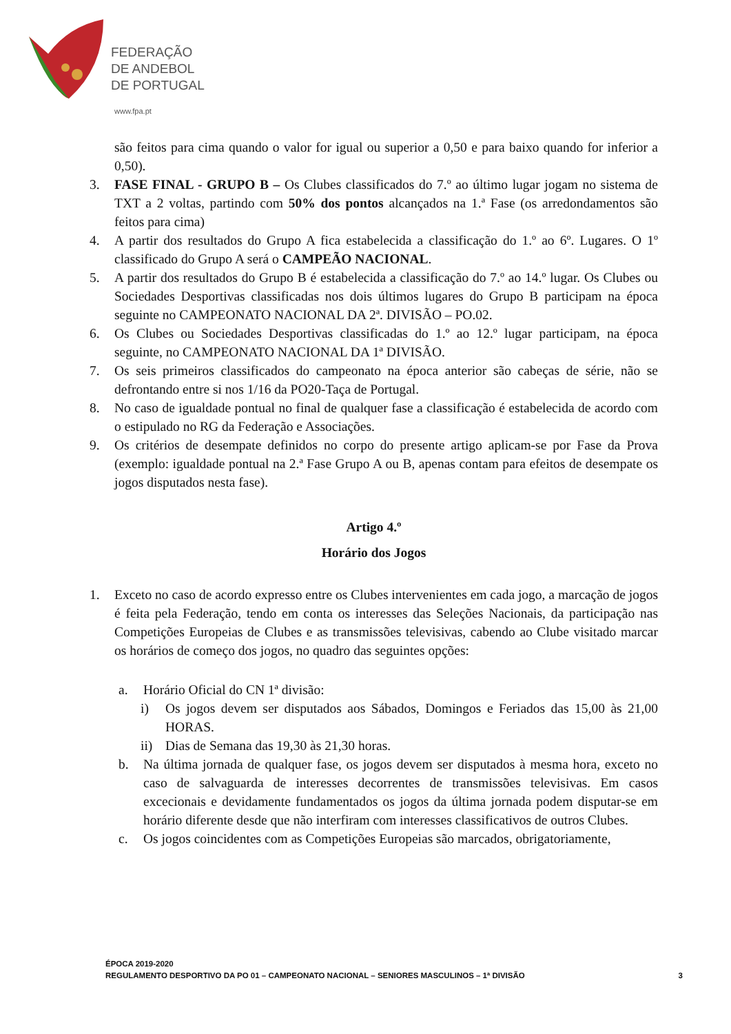FEDERAÇÃO
DE ANDEBOL
DE PORTUGAL
www.fpa.pt
são feitos para cima quando o valor for igual ou superior a 0,50 e para baixo quando for inferior a 0,50).
3. FASE FINAL - GRUPO B – Os Clubes classificados do 7.º ao último lugar jogam no sistema de TXT a 2 voltas, partindo com 50% dos pontos alcançados na 1.ª Fase (os arredondamentos são feitos para cima)
4. A partir dos resultados do Grupo A fica estabelecida a classificação do 1.º ao 6º. Lugares. O 1º classificado do Grupo A será o CAMPEÃO NACIONAL.
5. A partir dos resultados do Grupo B é estabelecida a classificação do 7.º ao 14.º lugar. Os Clubes ou Sociedades Desportivas classificadas nos dois últimos lugares do Grupo B participam na época seguinte no CAMPEONATO NACIONAL DA 2ª. DIVISÃO – PO.02.
6. Os Clubes ou Sociedades Desportivas classificadas do 1.º ao 12.º lugar participam, na época seguinte, no CAMPEONATO NACIONAL DA 1ª DIVISÃO.
7. Os seis primeiros classificados do campeonato na época anterior são cabeças de série, não se defrontando entre si nos 1/16 da PO20-Taça de Portugal.
8. No caso de igualdade pontual no final de qualquer fase a classificação é estabelecida de acordo com o estipulado no RG da Federação e Associações.
9. Os critérios de desempate definidos no corpo do presente artigo aplicam-se por Fase da Prova (exemplo: igualdade pontual na 2.ª Fase Grupo A ou B, apenas contam para efeitos de desempate os jogos disputados nesta fase).
Artigo 4.º
Horário dos Jogos
1. Exceto no caso de acordo expresso entre os Clubes intervenientes em cada jogo, a marcação de jogos é feita pela Federação, tendo em conta os interesses das Seleções Nacionais, da participação nas Competições Europeias de Clubes e as transmissões televisivas, cabendo ao Clube visitado marcar os horários de começo dos jogos, no quadro das seguintes opções:
a. Horário Oficial do CN 1ª divisão:
i) Os jogos devem ser disputados aos Sábados, Domingos e Feriados das 15,00 às 21,00 HORAS.
ii) Dias de Semana das 19,30 às 21,30 horas.
b. Na última jornada de qualquer fase, os jogos devem ser disputados à mesma hora, exceto no caso de salvaguarda de interesses decorrentes de transmissões televisivas. Em casos excecionais e devidamente fundamentados os jogos da última jornada podem disputar-se em horário diferente desde que não interfiram com interesses classificativos de outros Clubes.
c. Os jogos coincidentes com as Competições Europeias são marcados, obrigatoriamente,
ÉPOCA 2019-2020
REGULAMENTO DESPORTIVO DA PO 01 – CAMPEONATO NACIONAL – SENIORES MASCULINOS – 1ª DIVISÃO 3